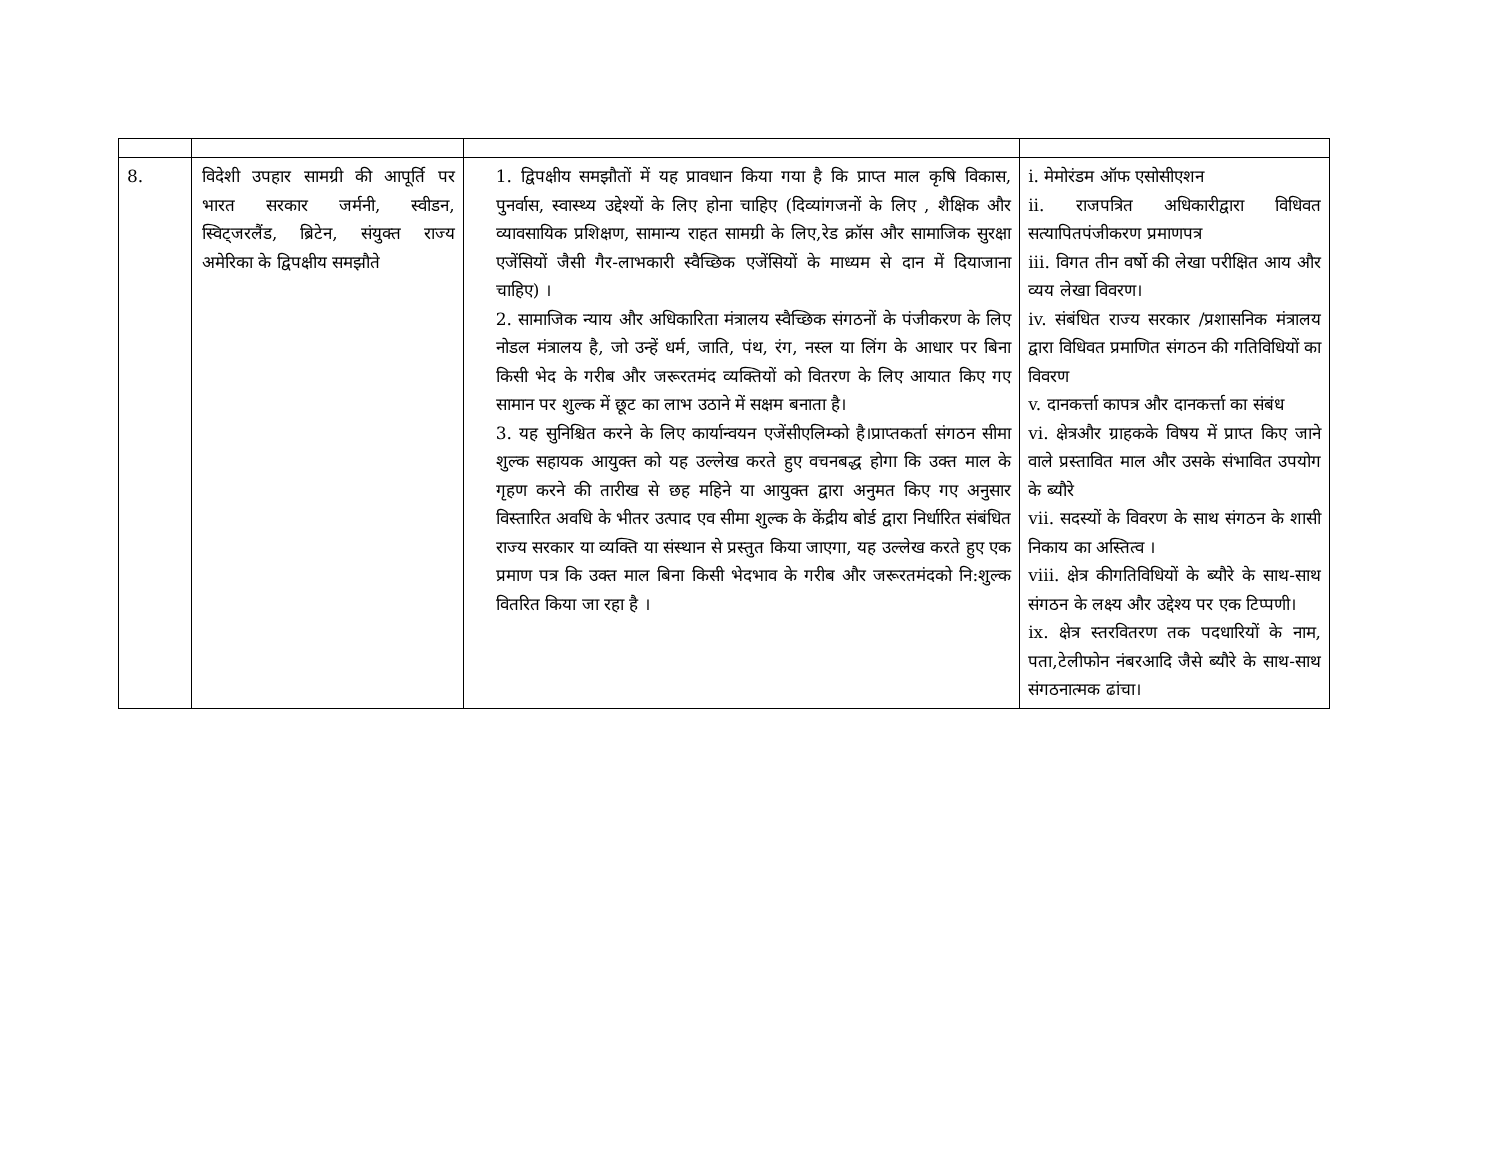| 8. | विदेशी उपहार सामग्री की आपूर्ति पर भारत सरकार जर्मनी, स्वीडन, स्विट्जरलैंड, ब्रिटेन, संयुक्त राज्य अमेरिका के द्विपक्षीय समझौते | 1. द्विपक्षीय समझौतों में यह प्रावधान किया गया है कि प्राप्त माल कृषि विकास, पुनर्वास, स्वास्थ्य उद्देश्यों के लिए होना चाहिए (दिव्यांगजनों के लिए , शैक्षिक और व्यावसायिक प्रशिक्षण, सामान्य राहत सामग्री के लिए,रेड क्रॉस और सामाजिक सुरक्षा एजेंसियों जैसी गैर-लाभकारी स्वैच्छिक एजेंसियों के माध्यम से दान में दियाजाना चाहिए) । 2. सामाजिक न्याय और अधिकारिता मंत्रालय स्वैच्छिक संगठनों के पंजीकरण के लिए नोडल मंत्रालय है, जो उन्हें धर्म, जाति, पंथ, रंग, नस्ल या लिंग के आधार पर बिना किसी भेद के गरीब और जरूरतमंद व्यक्तियों को वितरण के लिए आयात किए गए सामान पर शुल्क में छूट का लाभ उठाने में सक्षम बनाता है। 3. यह सुनिश्चित करने के लिए कार्यान्वयन एजेंसीएलिम्को है।प्राप्तकर्ता संगठन सीमा शुल्क सहायक आयुक्त को यह उल्लेख करते हुए वचनबद्ध होगा कि उक्त माल के गृहण करने की तारीख से छह महिने या आयुक्त द्वारा अनुमत किए गए अनुसार विस्तारित अवधि के भीतर उत्पाद एव सीमा शुल्क के केंद्रीय बोर्ड द्वारा निर्धारित संबंधित राज्य सरकार या व्यक्ति या संस्थान से प्रस्तुत किया जाएगा, यह उल्लेख करते हुए एक प्रमाण पत्र कि उक्त माल बिना किसी भेदभाव के गरीब और जरूरतमंदको नि:शुल्क वितरित किया जा रहा है । | i. मेमोरंडम ऑफ एसोसीएशन ii. राजपत्रित अधिकारीद्वारा विधिवत सत्यापितपंजीकरण प्रमाणपत्र iii. विगत तीन वर्षो की लेखा परीक्षित आय और व्यय लेखा विवरण। iv. संबंधित राज्य सरकार /प्रशासनिक मंत्रालय द्वारा विधिवत प्रमाणित संगठन की गतिविधियों का विवरण v. दानकर्त्ता कापत्र और दानकर्त्ता का संबंध vi. क्षेत्रऔर ग्राहकके विषय में प्राप्त किए जाने वाले प्रस्तावित माल और उसके संभावित उपयोग के ब्यौरे vii. सदस्यों के विवरण के साथ संगठन के शासी निकाय का अस्तित्व । viii. क्षेत्र कीगतिविधियों के ब्यौरे के साथ-साथ संगठन के लक्ष्य और उद्देश्य पर एक टिप्पणी। ix. क्षेत्र स्तरवितरण तक पदधारियों के नाम, पता,टेलीफोन नंबरआदि जैसे ब्यौरे के साथ-साथ संगठनात्मक ढांचा। |